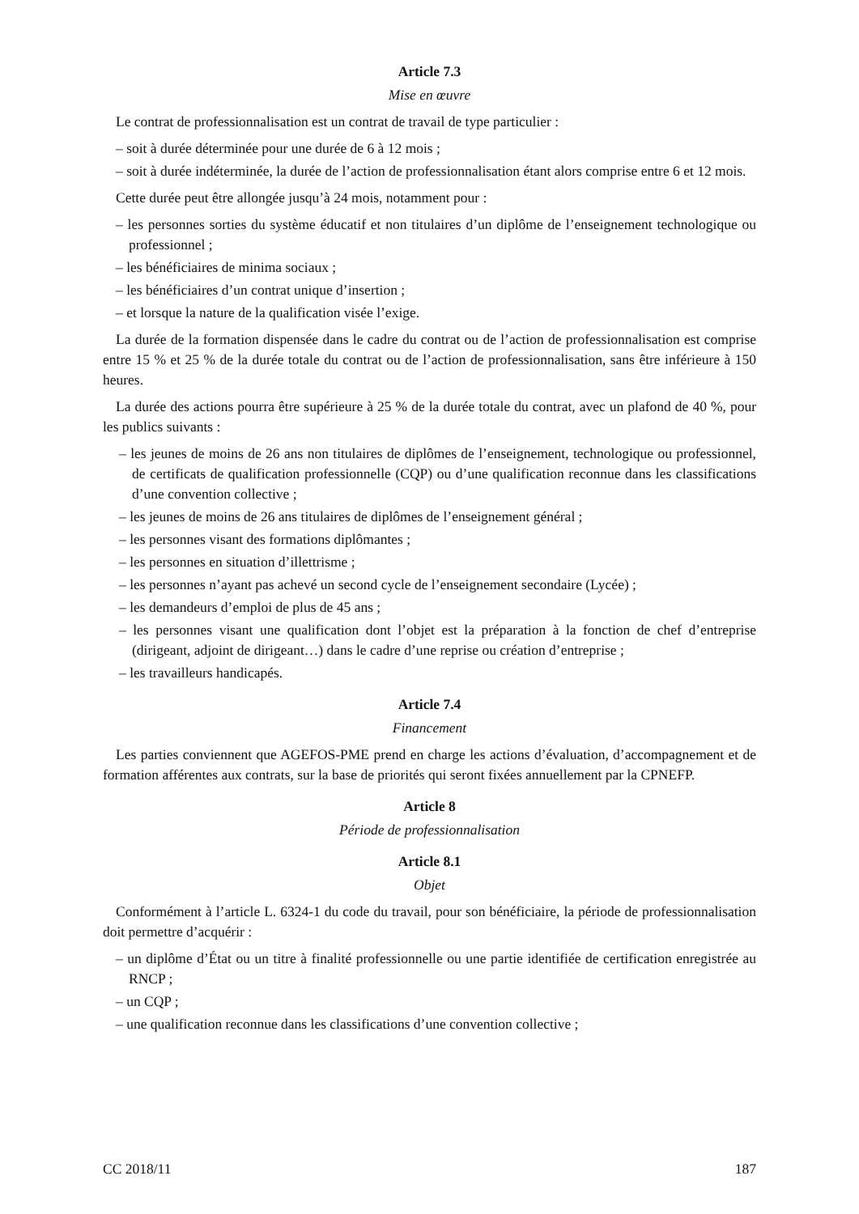Article 7.3
Mise en œuvre
Le contrat de professionnalisation est un contrat de travail de type particulier :
– soit à durée déterminée pour une durée de 6 à 12 mois ;
– soit à durée indéterminée, la durée de l’action de professionnalisation étant alors comprise entre 6 et 12 mois.
Cette durée peut être allongée jusqu’à 24 mois, notamment pour :
– les personnes sorties du système éducatif et non titulaires d’un diplôme de l’enseignement technologique ou professionnel ;
– les bénéficiaires de minima sociaux ;
– les bénéficiaires d’un contrat unique d’insertion ;
– et lorsque la nature de la qualification visée l’exige.
La durée de la formation dispensée dans le cadre du contrat ou de l’action de professionnalisation est comprise entre 15 % et 25 % de la durée totale du contrat ou de l’action de professionnalisation, sans être inférieure à 150 heures.
La durée des actions pourra être supérieure à 25 % de la durée totale du contrat, avec un plafond de 40 %, pour les publics suivants :
– les jeunes de moins de 26 ans non titulaires de diplômes de l’enseignement, technologique ou professionnel, de certificats de qualification professionnelle (CQP) ou d’une qualification reconnue dans les classifications d’une convention collective ;
– les jeunes de moins de 26 ans titulaires de diplômes de l’enseignement général ;
– les personnes visant des formations diplômantes ;
– les personnes en situation d’illettrisme ;
– les personnes n’ayant pas achevé un second cycle de l’enseignement secondaire (Lycée) ;
– les demandeurs d’emploi de plus de 45 ans ;
– les personnes visant une qualification dont l’objet est la préparation à la fonction de chef d’entreprise (dirigeant, adjoint de dirigeant…) dans le cadre d’une reprise ou création d’entreprise ;
– les travailleurs handicapés.
Article 7.4
Financement
Les parties conviennent que AGEFOS-PME prend en charge les actions d’évaluation, d’accompagnement et de formation afférentes aux contrats, sur la base de priorités qui seront fixées annuellement par la CPNEFP.
Article 8
Période de professionnalisation
Article 8.1
Objet
Conformément à l’article L. 6324-1 du code du travail, pour son bénéficiaire, la période de professionnalisation doit permettre d’acquérir :
– un diplôme d’État ou un titre à finalité professionnelle ou une partie identifiée de certification enregistrée au RNCP ;
– un CQP ;
– une qualification reconnue dans les classifications d’une convention collective ;
CC 2018/11 187